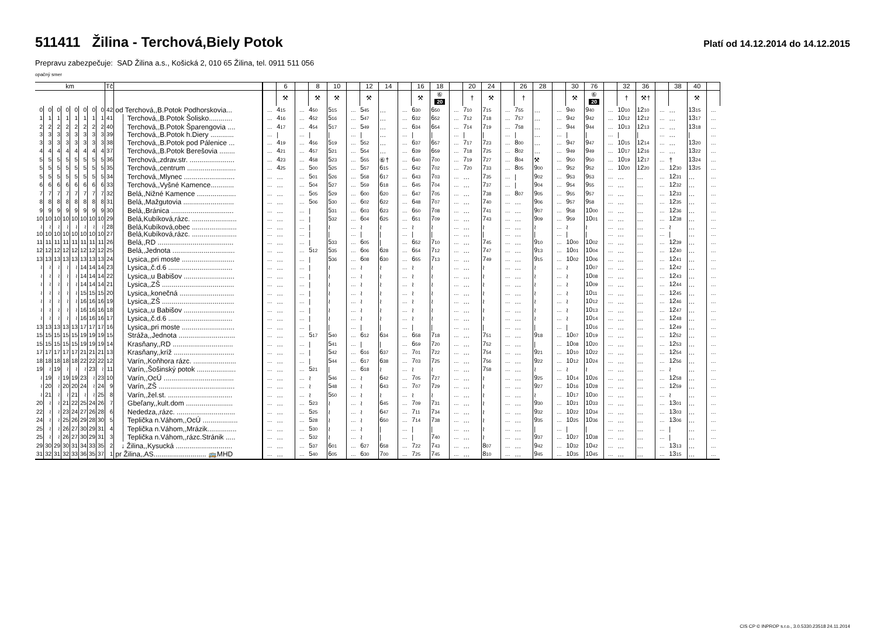511411 Žilina - Terchová,Biely Potok
Platí od 14.12.2014 do 14.12.2015
Prepravu zabezpečuje: SAD Žilina a.s., Košická 2, 010 65 Žilina, tel. 0911 511 056
opačný smer
| km | | | | | | | | Tč | | | 6 | | 8 | 10 | | 12 | 14 | | 16 | 18 | | 20 | 24 | | 26 | 28 | | 30 | 76 | | 32 | 36 | | 38 | 40 | |
| --- | --- | --- | --- | --- | --- | --- | --- | --- | --- | --- | --- | --- | --- | --- | --- | --- | --- | --- | --- | --- | --- | --- | --- | --- | --- | --- | --- | --- | --- | --- | --- | --- | --- | --- | --- | --- |
| | | | | | | | | | | | ⚒ | | ⚒ | ⚒ | | ⚒ | | | ⚒ | ⑥ 20 | | † | ⚒ | | † | | | ⚒ | ⑥ 20 | | † | ⚒† | | | ⚒ | |
| 0 | 0 | 0 | 0 | 0 | 0 | 0 | 0 | 42 | od Terchová,,B.Potok Podhorskovia... | … | 4 15 | … | 4 50 | 5 15 | … | 5 45 | … | … | 6 30 | 6 50 | … | 7 10 | 7 15 | … | 7 55 | … | … | 9 40 | 9 40 | … | 10 10 | 12 10 | … | … | 13 15 | … |
| 1 | 1 | 1 | 1 | 1 | 1 | 1 | 1 | 41 | │ Terchová,,B.Potok Šolisko............ | … | 4 16 | … | 4 52 | 5 16 | … | 5 47 | … | … | 6 32 | 6 52 | … | 7 12 | 7 18 | … | 7 57 | … | … | 9 42 | 9 42 | … | 10 12 | 12 12 | … | … | 13 17 | … |
| 2 | 2 | 2 | 2 | 2 | 2 | 2 | 2 | 40 | │ Terchová,,B.Potok Šparengovia .... | … | 4 17 | … | 4 54 | 5 17 | … | 5 49 | … | … | 6 34 | 6 54 | … | 7 14 | 7 19 | … | 7 58 | … | … | 9 44 | 9 44 | … | 10 13 | 12 13 | … | … | 13 18 | … |
| 3 | 3 | 3 | 3 | 3 | 3 | 3 | 3 | 39 | │ Terchová,,B.Potok h.Diery ............ | … | / | … | / | / | … | / | … | … | / | / | … | / | / | … | / | … | … | / | / | … | / | / | … | … | / | … |
| 3 | 3 | 3 | 3 | 3 | 3 | 3 | 3 | 38 | │ Terchová,,B.Potok pod Pálenice ... | … | 4 19 | … | 4 56 | 5 19 | … | 5 52 | … | … | 6 37 | 6 57 | … | 7 17 | 7 23 | … | 8 00 | … | … | 9 47 | 9 47 | … | 10 15 | 12 14 | … | … | 13 20 | … |
| 4 | 4 | 4 | 4 | 4 | 4 | 4 | 4 | 37 | │ Terchová,,B.Potok Berešovia ........ | … | 4 21 | … | 4 57 | 5 21 | … | 5 54 | … | … | 6 39 | 6 59 | … | 7 18 | 7 25 | … | 8 02 | … | … | 9 49 | 9 49 | … | 10 17 | 12 16 | … | … | 13 22 | … |
| 5 | 5 | 5 | 5 | 5 | 5 | 5 | 5 | 36 | │ Terchová,,zdrav.str. ....................... | … | 4 23 | … | 4 58 | 5 23 | … | 5 55 | ⑥† | … | 6 40 | 7 00 | … | 7 19 | 7 27 | … | 8 04 | ⚒ | … | 9 50 | 9 50 | … | 10 19 | 12 17 | … | † | 13 24 | … |
| 5 | 5 | 5 | 5 | 5 | 5 | 5 | 5 | 35 | │ Terchová,,centrum ......................... | … | 4 25 | … | 5 00 | 5 25 | … | 5 57 | 6 15 | … | 6 42 | 7 02 | … | 7 20 | 7 33 | … | 8 05 | 9 00 | … | 9 52 | 9 52 | … | 10 20 | 12 20 | … | 12 30 | 13 25 | … |
| 5 | 5 | 5 | 5 | 5 | 5 | 5 | 5 | 34 | │ Terchová,,Mlynec .......................... | … | … | … | 5 01 | 5 26 | … | 5 58 | 6 17 | … | 6 43 | 7 03 | … | … | 7 35 | … | / | 9 02 | … | 9 53 | 9 53 | … | … | … | … | 12 31 | … | … |
| 6 | 6 | 6 | 6 | 6 | 6 | 6 | 6 | 33 | │ Terchová,,Vyšné Kamence............ | … | … | … | 5 04 | 5 27 | … | 5 59 | 6 18 | … | 6 45 | 7 04 | … | … | 7 37 | … | / | 9 04 | … | 9 54 | 9 55 | … | … | … | … | 12 32 | … | … |
| 7 | 7 | 7 | 7 | 7 | 7 | 7 | 7 | 32 | │ Belá,,Nižné Kamence .................... | … | … | … | 5 05 | 5 29 | … | 6 00 | 6 20 | … | 6 47 | 7 05 | … | … | 7 38 | … | 8 07 | 9 05 | … | 9 55 | 9 57 | … | … | … | … | 12 33 | … | … |
| 8 | 8 | 8 | 8 | 8 | 8 | 8 | 8 | 31 | │ Belá,,Mažgutovia .......................... | … | … | … | 5 06 | 5 30 | … | 6 02 | 6 22 | … | 6 48 | 7 07 | … | … | 7 40 | … | … | 9 06 | … | 9 57 | 9 58 | … | … | … | … | 12 35 | … | … |
| 9 | 9 | 9 | 9 | 9 | 9 | 9 | 9 | 30 | │ Belá,,Bránica ................................ | … | … | … | / | 5 31 | … | 6 03 | 6 23 | … | 6 50 | 7 08 | … | … | 7 41 | … | … | 9 07 | … | 9 58 | 10 00 | … | … | … | … | 12 36 | … | … |
| 10 | 10 | 10 | 10 | 10 | 10 | 10 | 10 | 29 | │ Belá,Kubíková,rázc. ....................... | … | … | … | / | 5 32 | … | 6 04 | 6 25 | … | 6 51 | 7 09 | … | … | 7 43 | … | … | 9 09 | … | 9 59 | 10 01 | … | … | … | … | 12 38 | … | … |
| ≀ | ≀ | ≀ | ≀ | ≀ | ≀ | ≀ | ≀ | 28 | │ Belá,Kubíková,obec ....................... | … | … | … | / | ≀ | … | ≀ | ≀ | … | ≀ | ≀ | … | … | ≀ | … | … | ≀ | … | ≀ | ≀ | … | … | … | … | ≀ | … | … |
| 10 | 10 | 10 | 10 | 10 | 10 | 10 | 10 | 27 | │ Belá,Kubíková,rázc. ....................... | … | … | … | / | / | … | / | / | … | / | / | … | … | / | … | … | / | … | / | / | … | … | … | … | / | … | … |
| 11 | 11 | 11 | 11 | 11 | 11 | 11 | 11 | 26 | │ Belá,,RD ....................................... | … | … | … | / | 5 33 | … | 6 05 | / | … | 6 52 | 7 10 | … | … | 7 45 | … | … | 9 10 | … | 10 00 | 10 02 | … | … | … | … | 12 39 | … | … |
| 12 | 12 | 12 | 12 | 12 | 12 | 12 | 12 | 25 | │ Belá,,Jednota ................................ | … | … | … | 5 12 | 5 35 | … | 6 06 | 6 28 | … | 6 54 | 7 12 | … | … | 7 47 | … | … | 9 13 | … | 10 01 | 10 04 | … | … | … | … | 12 40 | … | … |
| 13 | 13 | 13 | 13 | 13 | 13 | 13 | 13 | 24 | │ Lysica,,pri moste ........................... | … | … | … | / | 5 36 | … | 6 08 | 6 30 | … | 6 55 | 7 13 | … | … | 7 49 | … | … | 9 15 | … | 10 02 | 10 06 | … | … | … | … | 12 41 | … | … |
| ≀ | ≀ | ≀ | ≀ | ≀ | 14 | 14 | 14 | 23 | │ Lysica,,č.d.6 ................................. | … | … | … | / | ≀ | … | ≀ | ≀ | … | ≀ | ≀ | … | … | ≀ | … | … | ≀ | … | ≀ | 10 07 | … | … | … | … | 12 42 | … | … |
| ≀ | ≀ | ≀ | ≀ | ≀ | 14 | 14 | 14 | 22 | │ Lysica,,u Babišov .......................... | … | … | … | / | ≀ | … | ≀ | ≀ | … | ≀ | ≀ | … | … | ≀ | … | … | ≀ | … | ≀ | 10 08 | … | … | … | … | 12 43 | … | … |
| ≀ | ≀ | ≀ | ≀ | ≀ | 14 | 14 | 14 | 21 | │ Lysica,,ZŠ ..................................... | … | … | … | / | ≀ | … | ≀ | ≀ | … | ≀ | ≀ | … | … | ≀ | … | … | ≀ | … | ≀ | 10 09 | … | … | … | … | 12 44 | … | … |
| ≀ | ≀ | ≀ | ≀ | ≀ | 15 | 15 | 15 | 20 | │ Lysica,,konečná ............................ | … | … | … | / | ≀ | … | ≀ | ≀ | … | ≀ | ≀ | … | … | ≀ | … | … | ≀ | … | ≀ | 10 11 | … | … | … | … | 12 45 | … | … |
| ≀ | ≀ | ≀ | ≀ | ≀ | 16 | 16 | 16 | 19 | │ Lysica,,ZŠ ..................................... | … | … | … | / | ≀ | … | ≀ | ≀ | … | ≀ | ≀ | … | … | ≀ | … | … | ≀ | … | ≀ | 10 12 | … | … | … | … | 12 46 | … | … |
| ≀ | ≀ | ≀ | ≀ | ≀ | 16 | 16 | 16 | 18 | │ Lysica,,u Babišov .......................... | … | … | … | / | ≀ | … | ≀ | ≀ | … | ≀ | ≀ | … | … | ≀ | … | … | ≀ | … | ≀ | 10 13 | … | … | … | … | 12 47 | … | … |
| ≀ | ≀ | ≀ | ≀ | ≀ | 16 | 16 | 16 | 17 | │ Lysica,,č.d.6 ................................. | … | … | … | / | ≀ | … | ≀ | ≀ | … | ≀ | ≀ | … | … | ≀ | … | … | ≀ | … | ≀ | 10 14 | … | … | … | … | 12 48 | … | … |
| 13 | 13 | 13 | 13 | 13 | 17 | 17 | 17 | 16 | │ Lysica,,pri moste ........................... | … | … | … | / | / | … | / | / | … | / | / | … | … | / | … | … | / | … | / | 10 16 | … | … | … | … | 12 49 | … | … |
| 15 | 15 | 15 | 15 | 15 | 19 | 19 | 19 | 15 | │ Stráža,,Jednota ............................. | … | … | … | 5 17 | 5 40 | … | 6 12 | 6 34 | … | 6 58 | 7 18 | … | … | 7 51 | … | … | 9 18 | … | 10 07 | 10 19 | … | … | … | … | 12 52 | … | … |
| 15 | 15 | 15 | 15 | 15 | 19 | 19 | 19 | 14 | │ Krasňany,,RD ............................... | … | … | … | / | 5 41 | … | / | / | … | 6 59 | 7 20 | … | … | 7 52 | … | … | / | … | 10 08 | 10 20 | … | … | … | … | 12 53 | … | … |
| 17 | 17 | 17 | 17 | 17 | 21 | 21 | 21 | 13 | │ Krasňany,,kríž ............................... | … | … | … | / | 5 42 | … | 6 16 | 6 37 | … | 7 01 | 7 22 | … | … | 7 54 | … | … | 9 21 | … | 10 10 | 10 22 | … | … | … | … | 12 54 | … | … |
| 18 | 18 | 18 | 18 | 18 | 22 | 22 | 22 | 12 | │ Varín,,Koňhora rázc. ...................... | … | … | … | / | 5 44 | … | 6 17 | 6 38 | … | 7 03 | 7 25 | … | … | 7 56 | … | … | 9 22 | … | 10 12 | 10 24 | … | … | … | … | 12 56 | … | … |
| 19 | ≀ | 19 | ≀ | ≀ | ≀ | 23 | ≀ | 11 | │ Varín,,Šošinský potok .................... | … | … | … | 5 21 | / | … | 6 18 | ≀ | … | ≀ | ≀ | … | … | 7 58 | … | … | ≀ | … | ≀ | ≀ | … | … | … | … | ≀ | … | … |
| ≀ | 19 | ≀ | 19 | 19 | 23 | ≀ | 23 | 10 | │ Varín,,OcÚ .................................... | … | … | … | ≀ | 5 46 | … | ≀ | 6 42 | … | 7 05 | 7 27 | … | … | ≀ | … | … | 9 25 | … | 10 14 | 10 26 | … | … | … | … | 12 58 | … | … |
| ≀ | 20 | ≀ | 20 | 20 | 24 | ≀ | 24 | 9 | │ Varín,,ZŠ ....................................... | … | … | … | ≀ | 5 48 | … | ≀ | 6 43 | … | 7 07 | 7 29 | … | … | ≀ | … | … | 9 27 | … | 10 16 | 10 28 | … | … | … | … | 12 59 | … | … |
| ≀ | 21 | ≀ | ≀ | 21 | ≀ | ≀ | 25 | 8 | │ Varín,,žel.st. ................................. | … | … | … | ≀ | 5 50 | … | ≀ | ≀ | … | ≀ | ≀ | … | … | ≀ | … | … | ≀ | … | 10 17 | 10 30 | … | … | … | … | ≀ | … | … |
| 20 | ≀ | ≀ | 21 | 22 | 25 | 24 | 26 | 7 | │ Gbeľany,,kult.dom ........................ | … | … | … | 5 23 | ≀ | … | ≀ | 6 45 | … | 7 09 | 7 31 | … | … | ≀ | … | … | 9 30 | … | 10 21 | 10 33 | … | … | … | … | 13 01 | … | … |
| 22 | ≀ | ≀ | 23 | 24 | 27 | 26 | 28 | 6 | │ Nededza,,rázc. .............................. | … | … | … | 5 25 | ≀ | … | ≀ | 6 47 | … | 7 11 | 7 34 | … | … | ≀ | … | … | 9 32 | … | 10 22 | 10 34 | … | … | … | … | 13 03 | … | … |
| 24 | ≀ | ≀ | 25 | 26 | 29 | 28 | 30 | 5 | │ Teplička n.Váhom,,OcÚ .................. | … | … | … | 5 28 | ≀ | … | ≀ | 6 50 | … | 7 14 | 7 38 | … | … | ≀ | … | … | 9 35 | … | 10 25 | 10 36 | … | … | … | … | 13 06 | … | … |
| 25 | ≀ | ≀ | 26 | 27 | 30 | 29 | 31 | 4 | │ Teplička n.Váhom,,Mrázik............... | … | … | … | 5 30 | ≀ | … | ≀ | / | … | / | / | … | … | ≀ | … | … | / | … | / | / | … | … | … | … | / | … | … |
| 25 | ≀ | ≀ | 26 | 27 | 30 | 29 | 31 | 3 | │ Teplička n.Váhom,,rázc.Stránik ..... | … | … | … | 5 32 | ≀ | … | ≀ | / | … | / | 7 40 | … | … | ≀ | … | … | 9 37 | … | 10 27 | 10 38 | … | … | … | … | / | … | … |
| 29 | 30 | 29 | 30 | 31 | 34 | 33 | 35 | 2 | ↓ Žilina,,Kysucká ............................. | … | … | … | 5 37 | 6 01 | … | 6 27 | 6 58 | … | 7 22 | 7 43 | … | … | 8 07 | … | … | 9 42 | … | 10 32 | 10 42 | … | … | … | … | 13 13 | … | … |
| 31 | 32 | 31 | 32 | 33 | 36 | 35 | 37 | 1 | pr Žilina,,AS........................... 🚌MHD | … | … | … | 5 40 | 6 05 | … | 6 30 | 7 00 | … | 7 25 | 7 45 | … | … | 8 10 | … | … | 9 45 | … | 10 35 | 10 45 | … | … | … | … | 13 15 | … | … |
CIS CP © INPROP s.r.o., 3.0.5330.23518 24.11.2014